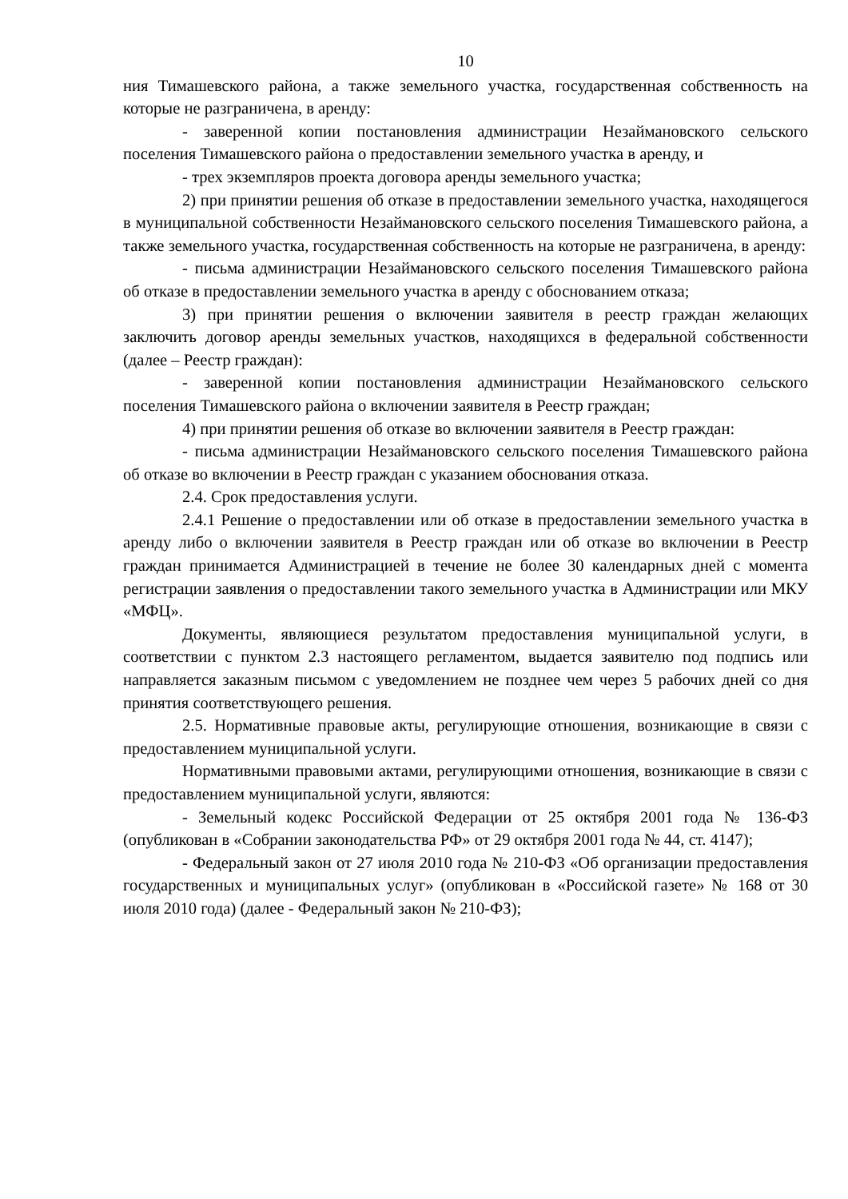10
ния Тимашевского района, а также земельного участка, государственная собственность на которые не разграничена, в аренду:
- заверенной копии постановления администрации Незаймановского сельского поселения Тимашевского района о предоставлении земельного участка в аренду, и
- трех экземпляров проекта договора аренды земельного участка;
2) при принятии решения об отказе в предоставлении земельного участка, находящегося в муниципальной собственности Незаймановского сельского поселения Тимашевского района, а также земельного участка, государственная собственность на которые не разграничена, в аренду:
- письма администрации Незаймановского сельского поселения Тимашевского района об отказе в предоставлении земельного участка в аренду с обоснованием отказа;
3) при принятии решения о включении заявителя в реестр граждан желающих заключить договор аренды земельных участков, находящихся в федеральной собственности (далее – Реестр граждан):
- заверенной копии постановления администрации Незаймановского сельского поселения Тимашевского района о включении заявителя в Реестр граждан;
4) при принятии решения об отказе во включении заявителя в Реестр граждан:
- письма администрации Незаймановского сельского поселения Тимашевского района об отказе во включении в Реестр граждан с указанием обоснования отказа.
2.4. Срок предоставления услуги.
2.4.1 Решение о предоставлении или об отказе в предоставлении земельного участка в аренду либо о включении заявителя в Реестр граждан или об отказе во включении в Реестр граждан принимается Администрацией в течение не более 30 календарных дней с момента регистрации заявления о предоставлении такого земельного участка в Администрации или МКУ «МФЦ».
Документы, являющиеся результатом предоставления муниципальной услуги, в соответствии с пунктом 2.3 настоящего регламентом, выдается заявителю под подпись или направляется заказным письмом с уведомлением не позднее чем через 5 рабочих дней со дня принятия соответствующего решения.
2.5. Нормативные правовые акты, регулирующие отношения, возникающие в связи с предоставлением муниципальной услуги.
Нормативными правовыми актами, регулирующими отношения, возникающие в связи с предоставлением муниципальной услуги, являются:
- Земельный кодекс Российской Федерации от 25 октября 2001 года № 136-ФЗ (опубликован в «Собрании законодательства РФ» от 29 октября 2001 года № 44, ст. 4147);
- Федеральный закон от 27 июля 2010 года № 210-ФЗ «Об организации предоставления государственных и муниципальных услуг» (опубликован в «Российской газете» № 168 от 30 июля 2010 года) (далее - Федеральный закон № 210-ФЗ);